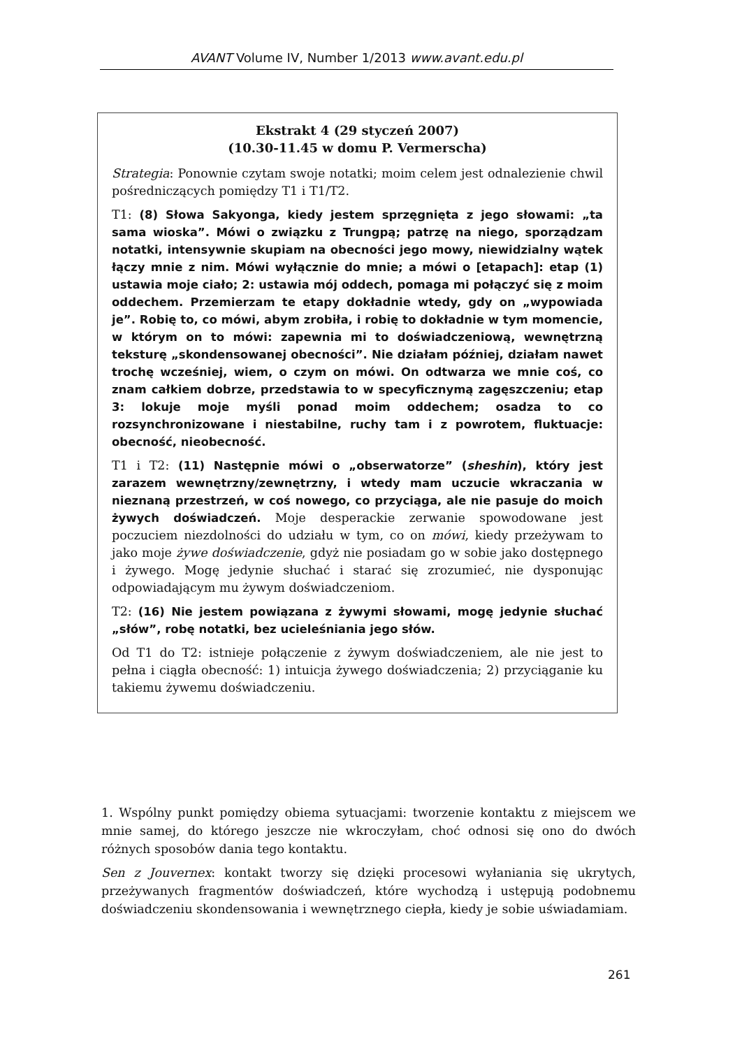AVANT Volume IV, Number 1/2013 www.avant.edu.pl
Ekstrakt 4 (29 styczeń 2007)
(10.30-11.45 w domu P. Vermerscha)
Strategia: Ponownie czytam swoje notatki; moim celem jest odnalezienie chwil pośredniczących pomiędzy T1 i T1/T2.
T1: (8) Słowa Sakyonga, kiedy jestem sprzęgnięta z jego słowami: „ta sama wioska”. Mówi o związku z Trungpą; patrzę na niego, sporządzam notatki, intensywnie skupiam na obecności jego mowy, niewidzialny wątek łączy mnie z nim. Mówi wyłącznie do mnie; a mówi o [etapach]: etap (1) ustawia moje ciało; 2: ustawia mój oddech, pomaga mi połączyć się z moim oddechem. Przemierzam te etapy dokładnie wtedy, gdy on „wypowiada je”. Robię to, co mówi, abym zrobiła, i robię to dokładnie w tym momencie, w którym on to mówi: zapewnia mi to doświadczeniową, wewnętrzną teksturę „skondensowanej obecności”. Nie działam później, działam nawet trochę wcześniej, wiem, o czym on mówi. On odtwarza we mnie coś, co znam całkiem dobrze, przedstawia to w specyficznymą zagęszczeniu; etap 3: lokuje moje myśli ponad moim oddechem; osadza to co rozsynchronizowane i niestabilne, ruchy tam i z powrotem, fluktuacje: obecność, nieobecność.
T1 i T2: (11) Następnie mówi o „obserwatorze” (sheshin), który jest zarazem wewnętrzny/zewnętrzny, i wtedy mam uczucie wkraczania w nieznaną przestrzeń, w coś nowego, co przyciąga, ale nie pasuje do moich żywych doświadczeń. Moje desperackie zerwanie spowodowane jest poczuciem niezdolności do udziału w tym, co on mówi, kiedy przeżywam to jako moje żywe doświadczenie, gdyż nie posiadam go w sobie jako dostępnego i żywego. Mogę jedynie słuchać i starać się zrozumieć, nie dysponując odpowiadającym mu żywym doświadczeniom.
T2: (16) Nie jestem powiązana z żywymi słowami, mogę jedynie słuchać „słów”, robę notatki, bez ucieleśniania jego słów.
Od T1 do T2: istnieje połączenie z żywym doświadczeniem, ale nie jest to pełna i ciągła obecność: 1) intuicja żywego doświadczenia; 2) przyciąganie ku takiemu żywemu doświadczeniu.
1. Wspólny punkt pomiędzy obiema sytuacjami: tworzenie kontaktu z miejscem we mnie samej, do którego jeszcze nie wkroczyłam, choć odnosi się ono do dwóch różnych sposobów dania tego kontaktu.
Sen z Jouvernex: kontakt tworzy się dzięki procesowi wyłaniania się ukrytych, przeżywanych fragmentów doświadczeń, które wychodzą i ustępują podobnemu doświadczeniu skondensowania i wewnętrznego ciepła, kiedy je sobie uświadamiam.
261